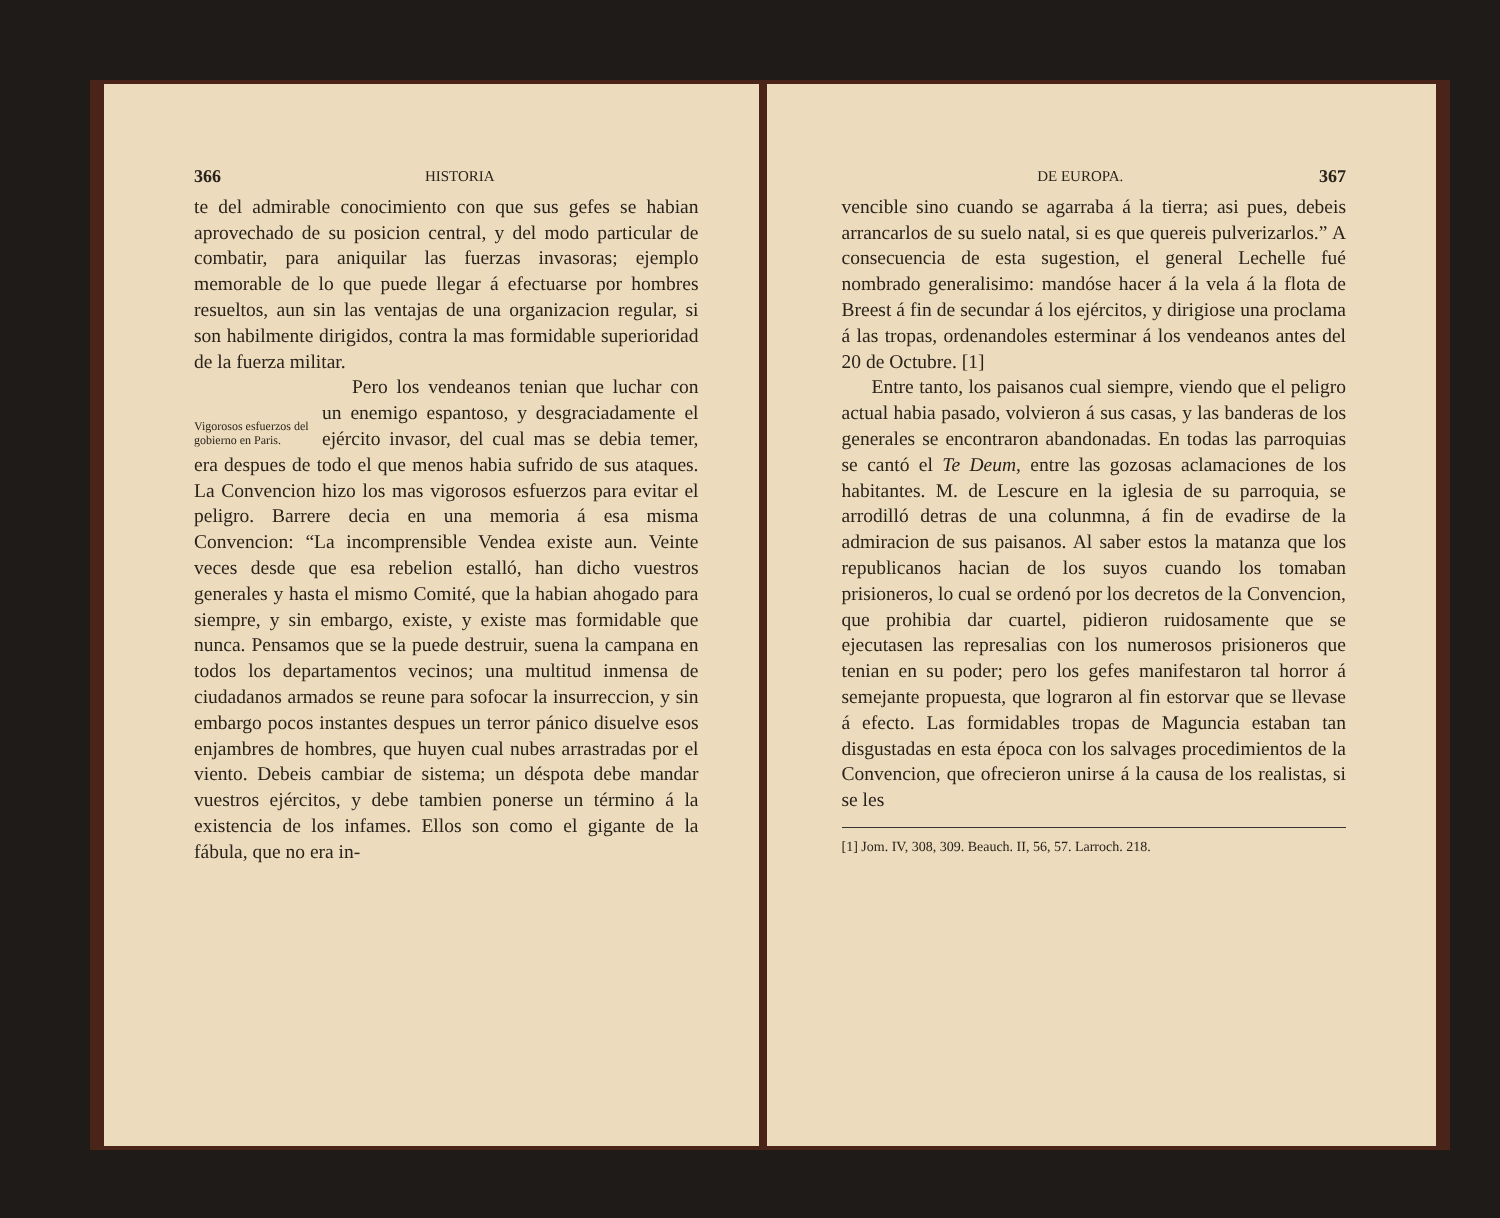366 HISTORIA
te del admirable conocimiento con que sus gefes se habian aprovechado de su posicion central, y del modo particular de combatir, para aniquilar las fuerzas invasoras; ejemplo memorable de lo que puede llegar á efectuarse por hombres resueltos, aun sin las ventajas de una organizacion regular, si son habilmente dirigidos, contra la mas formidable superioridad de la fuerza militar.
Vigorosos esfuerzos del gobierno en Paris.
Pero los vendeanos tenian que luchar con un enemigo espantoso, y desgraciadamente el ejército invasor, del cual mas se debia temer, era despues de todo el que menos habia sufrido de sus ataques. La Convencion hizo los mas vigorosos esfuerzos para evitar el peligro. Barrere decia en una memoria á esa misma Convencion: “La incomprensible Vendea existe aun. Veinte veces desde que esa rebelion estalló, han dicho vuestros generales y hasta el mismo Comité, que la habian ahogado para siempre, y sin embargo, existe, y existe mas formidable que nunca. Pensamos que se la puede destruir, suena la campana en todos los departamentos vecinos; una multitud inmensa de ciudadanos armados se reune para sofocar la insurreccion, y sin embargo pocos instantes despues un terror pánico disuelve esos enjambres de hombres, que huyen cual nubes arrastradas por el viento. Debeis cambiar de sistema; un déspota debe mandar vuestros ejércitos, y debe tambien ponerse un término á la existencia de los infames. Ellos son como el gigante de la fábula, que no era in-
DE EUROPA. 367
vencible sino cuando se agarraba á la tierra; asi pues, debeis arrancarlos de su suelo natal, si es que quereis pulverizarlos.” A consecuencia de esta sugestion, el general Lechelle fué nombrado generalisimo: mandóse hacer á la vela á la flota de Breest á fin de secundar á los ejércitos, y dirigiose una proclama á las tropas, ordenandoles esterminar á los vendeanos antes del 20 de Octubre. [1]
Entre tanto, los paisanos cual siempre, viendo que el peligro actual habia pasado, volvieron á sus casas, y las banderas de los generales se encontraron abandonadas. En todas las parroquias se cantó el Te Deum, entre las gozosas aclamaciones de los habitantes. M. de Lescure en la iglesia de su parroquia, se arrodilló detras de una colunmna, á fin de evadirse de la admiracion de sus paisanos. Al saber estos la matanza que los republicanos hacian de los suyos cuando los tomaban prisioneros, lo cual se ordenó por los decretos de la Convencion, que prohibia dar cuartel, pidieron ruidosamente que se ejecutasen las represalias con los numerosos prisioneros que tenian en su poder; pero los gefes manifestaron tal horror á semejante propuesta, que lograron al fin estorvar que se llevase á efecto. Las formidables tropas de Maguncia estaban tan disgustadas en esta época con los salvages procedimientos de la Convencion, que ofrecieron unirse á la causa de los realistas, si se les
[1] Jom. IV, 308, 309. Beauch. II, 56, 57. Larroch. 218.